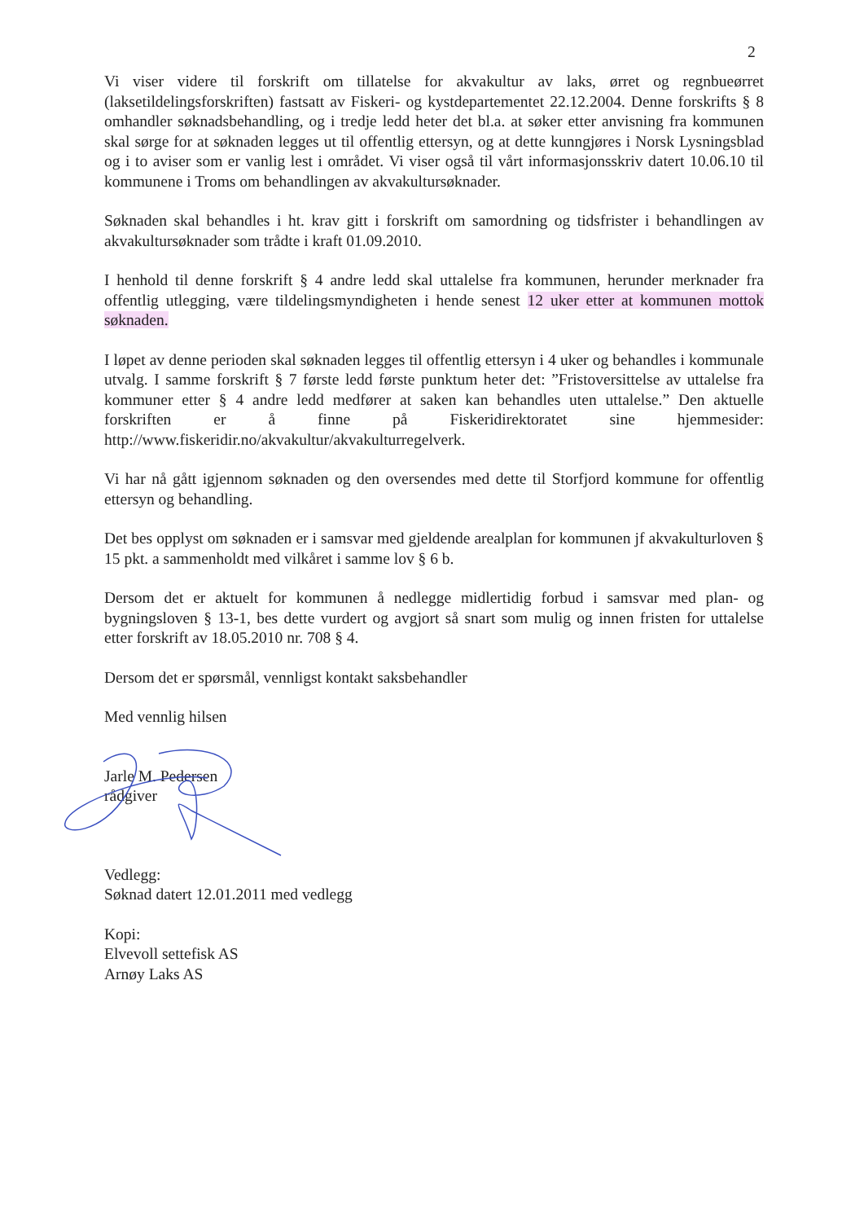2
Vi viser videre til forskrift om tillatelse for akvakultur av laks, ørret og regnbueørret (laksetildelingsforskriften) fastsatt av Fiskeri- og kystdepartementet 22.12.2004. Denne forskrifts § 8 omhandler søknadsbehandling, og i tredje ledd heter det bl.a. at søker etter anvisning fra kommunen skal sørge for at søknaden legges ut til offentlig ettersyn, og at dette kunngjøres i Norsk Lysningsblad og i to aviser som er vanlig lest i området. Vi viser også til vårt informasjonsskriv datert 10.06.10 til kommunene i Troms om behandlingen av akvakultursøknader.
Søknaden skal behandles i ht. krav gitt i forskrift om samordning og tidsfrister i behandlingen av akvakultursøknader som trådte i kraft 01.09.2010.
I henhold til denne forskrift § 4 andre ledd skal uttalelse fra kommunen, herunder merknader fra offentlig utlegging, være tildelingsmyndigheten i hende senest 12 uker etter at kommunen mottok søknaden.
I løpet av denne perioden skal søknaden legges til offentlig ettersyn i 4 uker og behandles i kommunale utvalg. I samme forskrift § 7 første ledd første punktum heter det: ”Fristoversittelse av uttalelse fra kommuner etter § 4 andre ledd medfører at saken kan behandles uten uttalelse.” Den aktuelle forskriften er å finne på Fiskeridirektoratet sine hjemmesider: http://www.fiskeridir.no/akvakultur/akvakulturregelverk.
Vi har nå gått igjennom søknaden og den oversendes med dette til Storfjord kommune for offentlig ettersyn og behandling.
Det bes opplyst om søknaden er i samsvar med gjeldende arealplan for kommunen jf akvakulturloven § 15 pkt. a sammenholdt med vilkåret i samme lov § 6 b.
Dersom det er aktuelt for kommunen å nedlegge midlertidig forbud i samsvar med plan- og bygningsloven § 13-1, bes dette vurdert og avgjort så snart som mulig og innen fristen for uttalelse etter forskrift av 18.05.2010 nr. 708 § 4.
Dersom det er spørsmål, vennligst kontakt saksbehandler
Med vennlig hilsen
Jarle M. Pedersen
rådgiver
Vedlegg:
Søknad datert 12.01.2011 med vedlegg
Kopi:
Elvevoll settefisk AS
Arnøy Laks AS